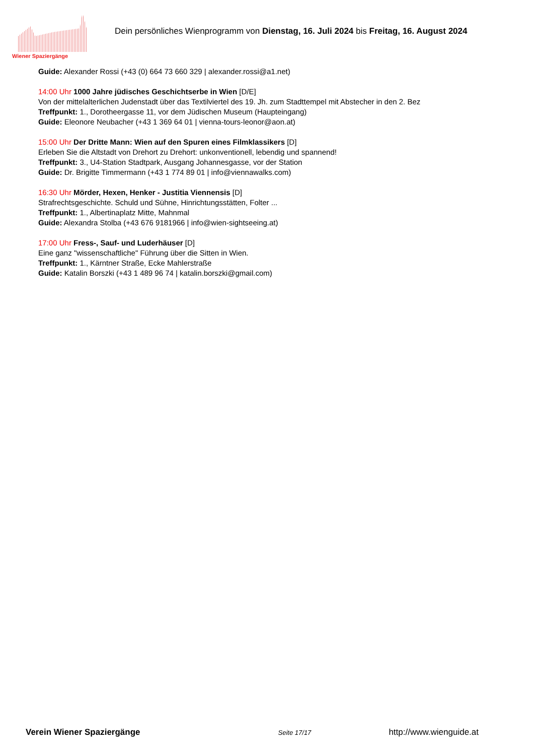Wiener Spaziergänge
Dein persönliches Wienprogramm von Dienstag, 16. Juli 2024 bis Freitag, 16. August 2024
Guide: Alexander Rossi (+43 (0) 664 73 660 329 | alexander.rossi@a1.net)
14:00 Uhr 1000 Jahre jüdisches Geschichtserbe in Wien [D/E]
Von der mittelalterlichen Judenstadt über das Textilviertel des 19. Jh. zum Stadttempel mit Abstecher in den 2. Bez
Treffpunkt: 1., Dorotheergasse 11, vor dem Jüdischen Museum (Haupteingang)
Guide: Eleonore Neubacher (+43 1 369 64 01 | vienna-tours-leonor@aon.at)
15:00 Uhr Der Dritte Mann: Wien auf den Spuren eines Filmklassikers [D]
Erleben Sie die Altstadt von Drehort zu Drehort: unkonventionell, lebendig und spannend!
Treffpunkt: 3., U4-Station Stadtpark, Ausgang Johannesgasse, vor der Station
Guide: Dr. Brigitte Timmermann (+43 1 774 89 01 | info@viennawalks.com)
16:30 Uhr Mörder, Hexen, Henker - Justitia Viennensis [D]
Strafrechtsgeschichte. Schuld und Sühne, Hinrichtungsstätten, Folter ...
Treffpunkt: 1., Albertinaplatz Mitte, Mahnmal
Guide: Alexandra Stolba (+43 676 9181966 | info@wien-sightseeing.at)
17:00 Uhr Fress-, Sauf- und Luderhäuser [D]
Eine ganz "wissenschaftliche" Führung über die Sitten in Wien.
Treffpunkt: 1., Kärntner Straße, Ecke Mahlerstraße
Guide: Katalin Borszki (+43 1 489 96 74 | katalin.borszki@gmail.com)
Verein Wiener Spaziergänge Seite 17/17 http://www.wienguide.at